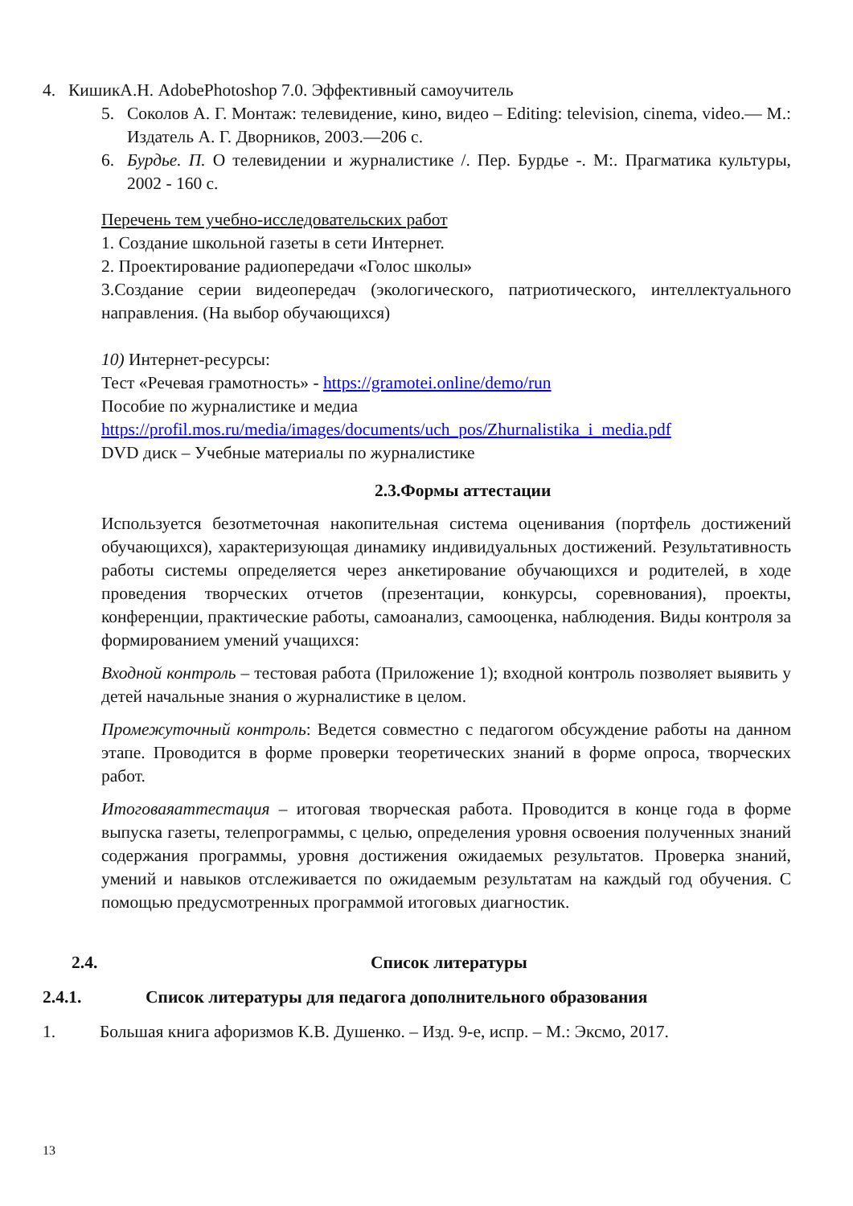4. КишикА.Н. AdobePhotoshop 7.0. Эффективный самоучитель
5. Соколов А. Г. Монтаж: телевидение, кино, видео – Editing: television, cinema, video.— М.: Издатель А. Г. Дворников, 2003.—206 с.
6. Бурдье. П. О телевидении и журналистике /. Пер. Бурдье -. М:. Прагматика культуры, 2002 - 160 с.
Перечень тем учебно-исследовательских работ
1. Создание школьной газеты в сети Интернет.
2. Проектирование радиопередачи «Голос школы»
3.Создание серии видеопередач (экологического, патриотического, интеллектуального направления. (На выбор обучающихся)
10) Интернет-ресурсы:
Тест «Речевая грамотность» - https://gramotei.online/demo/run
Пособие по журналистике и медиа
https://profil.mos.ru/media/images/documents/uch_pos/Zhurnalistika_i_media.pdf
DVD диск – Учебные материалы по журналистике
2.3.Формы аттестации
Используется безотметочная накопительная система оценивания (портфель достижений обучающихся), характеризующая динамику индивидуальных достижений. Результативность работы системы определяется через анкетирование обучающихся и родителей, в ходе проведения творческих отчетов (презентации, конкурсы, соревнования), проекты, конференции, практические работы, самоанализ, самооценка, наблюдения. Виды контроля за формированием умений учащихся:
Входной контроль – тестовая работа (Приложение 1); входной контроль позволяет выявить у детей начальные знания о журналистике в целом.
Промежуточный контроль: Ведется совместно с педагогом обсуждение работы на данном этапе. Проводится в форме проверки теоретических знаний в форме опроса, творческих работ.
Итоговаяаттестация – итоговая творческая работа. Проводится в конце года в форме выпуска газеты, телепрограммы, с целью, определения уровня освоения полученных знаний содержания программы, уровня достижения ожидаемых результатов. Проверка знаний, умений и навыков отслеживается по ожидаемым результатам на каждый год обучения. С помощью предусмотренных программой итоговых диагностик.
2.4. Список литературы
2.4.1. Список литературы для педагога дополнительного образования
1. Большая книга афоризмов К.В. Душенко. – Изд. 9-е, испр. – М.: Эксмо, 2017.
13